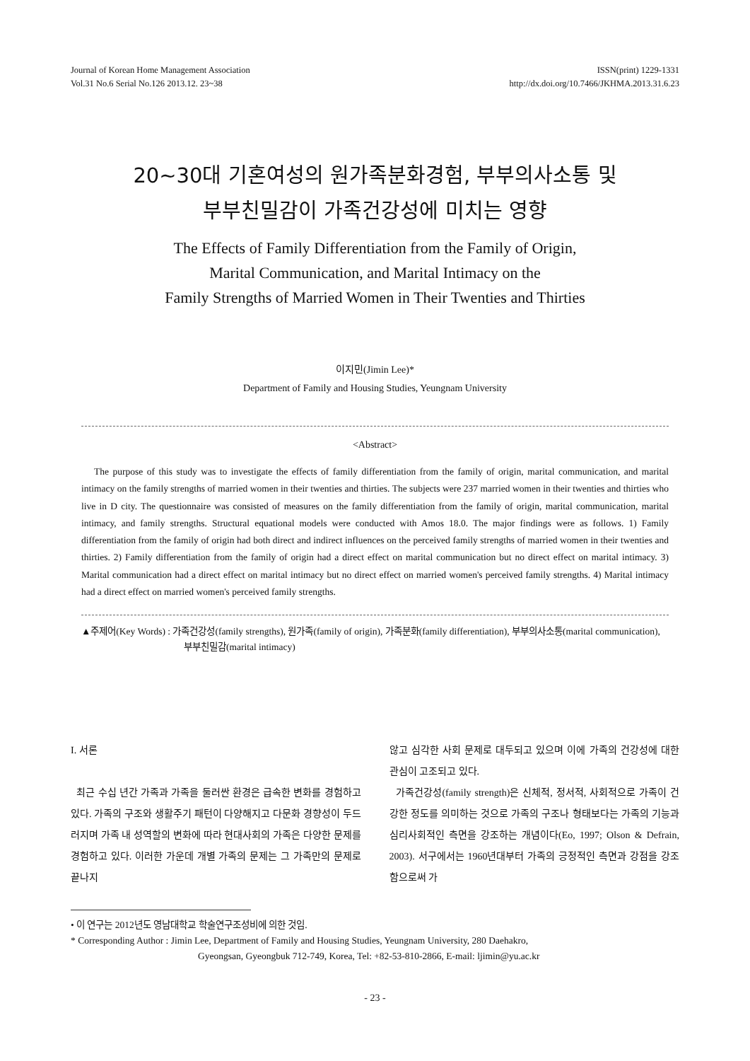Journal of Korean Home Management Association
Vol.31 No.6 Serial No.126 2013.12. 23~38
ISSN(print) 1229-1331
http://dx.doi.org/10.7466/JKHMA.2013.31.6.23
20~30대 기혼여성의 원가족분화경험, 부부의사소통 및
부부친밀감이 가족건강성에 미치는 영향
The Effects of Family Differentiation from the Family of Origin,
Marital Communication, and Marital Intimacy on the
Family Strengths of Married Women in Their Twenties and Thirties
이지민(Jimin Lee)*
Department of Family and Housing Studies, Yeungnam University
<Abstract>
The purpose of this study was to investigate the effects of family differentiation from the family of origin, marital communication, and marital intimacy on the family strengths of married women in their twenties and thirties. The subjects were 237 married women in their twenties and thirties who live in D city. The questionnaire was consisted of measures on the family differentiation from the family of origin, marital communication, marital intimacy, and family strengths. Structural equational models were conducted with Amos 18.0. The major findings were as follows. 1) Family differentiation from the family of origin had both direct and indirect influences on the perceived family strengths of married women in their twenties and thirties. 2) Family differentiation from the family of origin had a direct effect on marital communication but no direct effect on marital intimacy. 3) Marital communication had a direct effect on marital intimacy but no direct effect on married women's perceived family strengths. 4) Marital intimacy had a direct effect on married women's perceived family strengths.
▲주제어(Key Words) : 가족건강성(family strengths), 원가족(family of origin), 가족분화(family differentiation), 부부의사소통(marital communication), 부부친밀감(marital intimacy)
I. 서론
최근 수십 년간 가족과 가족을 둘러싼 환경은 급속한 변화를 경험하고 있다. 가족의 구조와 생활주기 패턴이 다양해지고 다문화 경향성이 두드러지며 가족 내 성역할의 변화에 따라 현대사회의 가족은 다양한 문제를 경험하고 있다. 이러한 가운데 개별 가족의 문제는 그 가족만의 문제로 끝나지
않고 심각한 사회 문제로 대두되고 있으며 이에 가족의 건강성에 대한 관심이 고조되고 있다.
가족건강성(family strength)은 신체적, 정서적, 사회적으로 가족이 건강한 정도를 의미하는 것으로 가족의 구조나 형태보다는 가족의 기능과 심리사회적인 측면을 강조하는 개념이다(Eo, 1997; Olson & Defrain, 2003). 서구에서는 1960년대부터 가족의 긍정적인 측면과 강점을 강조함으로써 가
• 이 연구는 2012년도 영남대학교 학술연구조성비에 의한 것임.
* Corresponding Author : Jimin Lee, Department of Family and Housing Studies, Yeungnam University, 280 Daehakro,
Gyeongsan, Gyeongbuk 712-749, Korea, Tel: +82-53-810-2866, E-mail: ljimin@yu.ac.kr
- 23 -